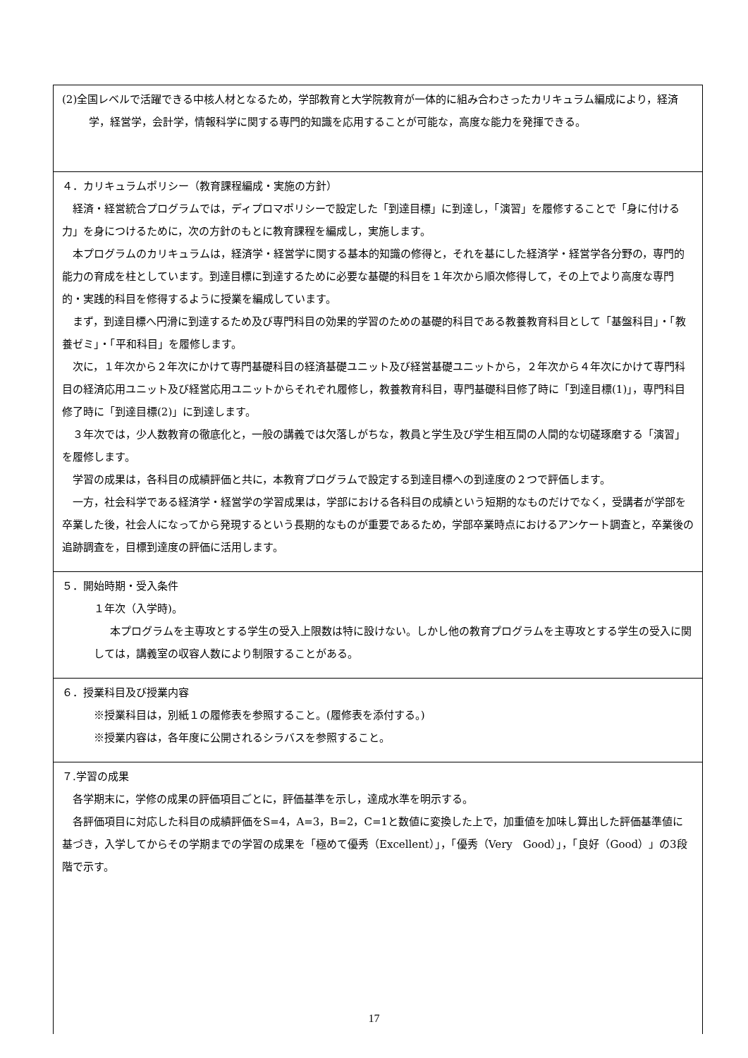(2)全国レベルで活躍できる中核人材となるため，学部教育と大学院教育が一体的に組み合わさったカリキュラム編成により，経済学，経営学，会計学，情報科学に関する専門的知識を応用することが可能な，高度な能力を発揮できる。
４．カリキュラムポリシー（教育課程編成・実施の方針）
経済・経営統合プログラムでは，ディプロマポリシーで設定した「到達目標」に到達し，「演習」を履修することで「身に付ける力」を身につけるために，次の方針のもとに教育課程を編成し，実施します。
本プログラムのカリキュラムは，経済学・経営学に関する基本的知識の修得と，それを基にした経済学・経営学各分野の，専門的能力の育成を柱としています。到達目標に到達するために必要な基礎的科目を１年次から順次修得して，その上でより高度な専門的・実践的科目を修得するように授業を編成しています。
まず，到達目標へ円滑に到達するため及び専門科目の効果的学習のための基礎的科目である教養教育科目として「基盤科目」・「教養ゼミ」・「平和科目」を履修します。
次に，１年次から２年次にかけて専門基礎科目の経済基礎ユニット及び経営基礎ユニットから，２年次から４年次にかけて専門科目の経済応用ユニット及び経営応用ユニットからそれぞれ履修し，教養教育科目，専門基礎科目修了時に「到達目標(1)」，専門科目修了時に「到達目標(2)」に到達します。
３年次では，少人数教育の徹底化と，一般の講義では欠落しがちな，教員と学生及び学生相互間の人間的な切磋琢磨する「演習」を履修します。
学習の成果は，各科目の成績評価と共に，本教育プログラムで設定する到達目標への到達度の２つで評価します。
一方，社会科学である経済学・経営学の学習成果は，学部における各科目の成績という短期的なものだけでなく，受講者が学部を卒業した後，社会人になってから発現するという長期的なものが重要であるため，学部卒業時点におけるアンケート調査と，卒業後の追跡調査を，目標到達度の評価に活用します。
５．開始時期・受入条件
１年次（入学時)。
本プログラムを主専攻とする学生の受入上限数は特に設けない。しかし他の教育プログラムを主専攻とする学生の受入に関しては，講義室の収容人数により制限することがある。
６．授業科目及び授業内容
※授業科目は，別紙１の履修表を参照すること。(履修表を添付する。)
※授業内容は，各年度に公開されるシラバスを参照すること。
７.学習の成果
各学期末に，学修の成果の評価項目ごとに，評価基準を示し，達成水準を明示する。
各評価項目に対応した科目の成績評価をS=4，A=3，B=2，C=1と数値に変換した上で，加重値を加味し算出した評価基準値に基づき，入学してからその学期までの学習の成果を「極めて優秀（Excellent）」，「優秀（Very　Good）」，「良好（Good）」の3段階で示す。
17